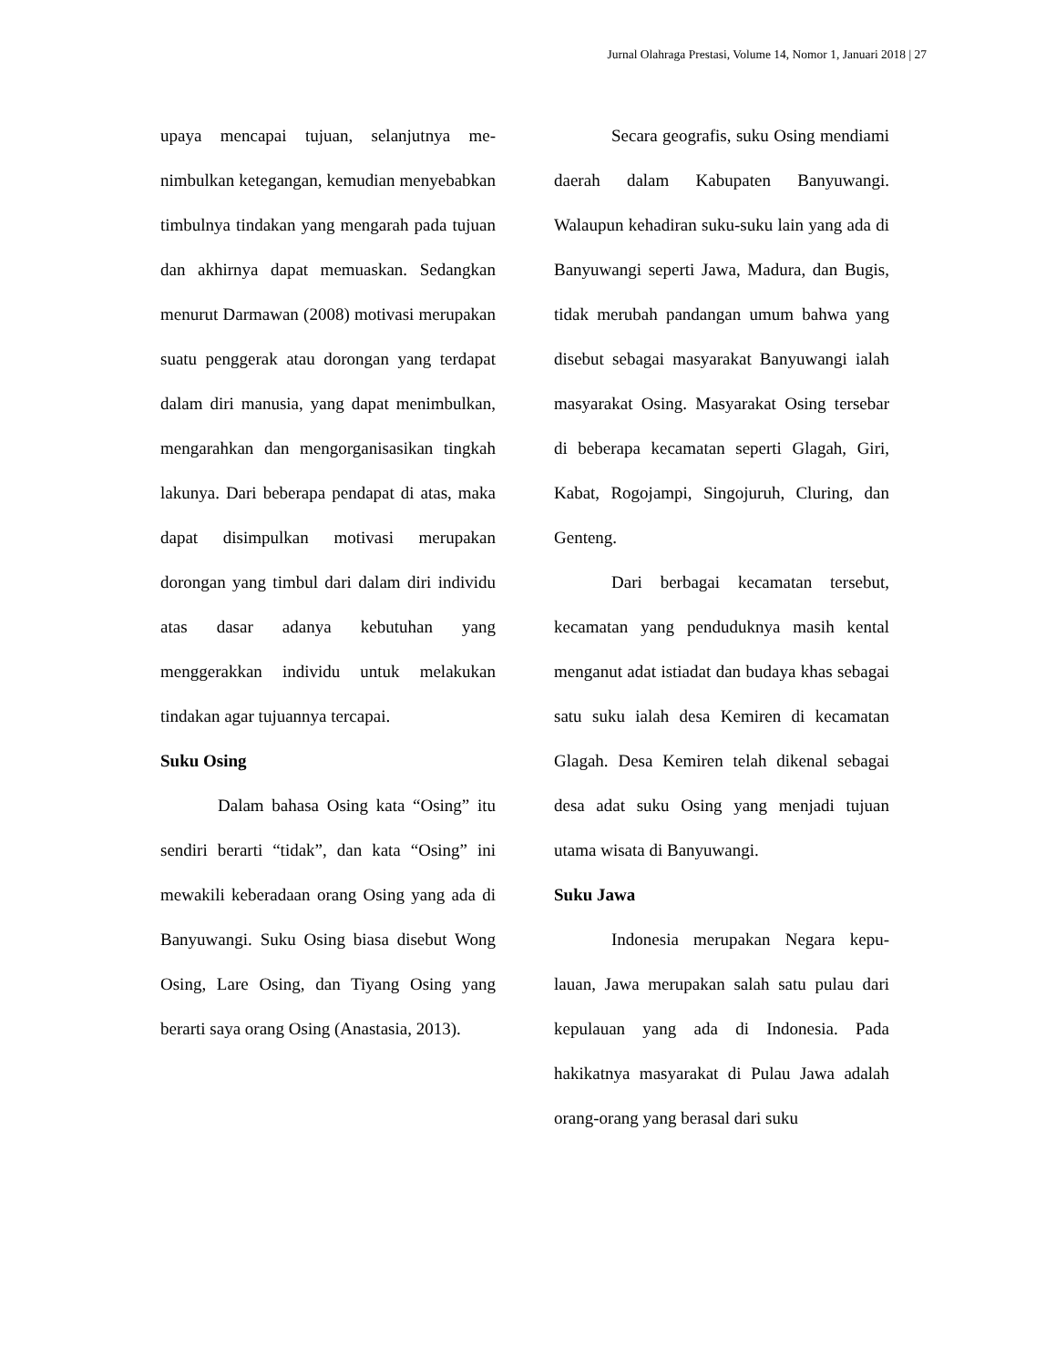Jurnal Olahraga Prestasi, Volume 14, Nomor 1, Januari 2018 | 27
upaya mencapai tujuan, selanjutnya me­nimbulkan ketegangan, kemudian menye­babkan timbulnya tindakan yang mengarah pada tujuan dan akhirnya dapat memuas­kan. Sedangkan menurut Darmawan (2008) motivasi merupakan suatu peng­gerak atau dorongan yang terdapat dalam diri manusia, yang dapat menimbulkan, mengarahkan dan mengorganisasikan ting­kah lakunya. Dari beberapa pendapat di atas, maka dapat disimpulkan motivasi merupakan dorongan yang timbul dari dalam diri individu atas dasar adanya kebutuhan yang menggerakkan individu untuk melakukan tindakan agar tujuannya tercapai.
Suku Osing
Dalam bahasa Osing kata “Osing” itu sendiri berarti “tidak”, dan kata “Osing” ini mewakili keberadaan orang Osing yang ada di Banyuwangi. Suku Osing biasa disebut Wong Osing, Lare Osing, dan Tiyang Osing yang berarti saya orang Osing (Anastasia, 2013).
Secara geografis, suku Osing mendiami daerah dalam Kabupaten Banyuwangi. Walaupun kehadiran suku-suku lain yang ada di Banyuwangi seperti Jawa, Madura, dan Bugis, tidak merubah pandangan umum bahwa yang disebut se­bagai masyarakat Banyuwangi ialah ma­syarakat Osing. Masyarakat Osing tersebar di beberapa kecamatan seperti Glagah, Giri, Kabat, Rogojampi, Singojuruh, Cluring, dan Genteng.
Dari berbagai kecamatan tersebut, kecamatan yang penduduknya masih ken­tal menganut adat istiadat dan budaya khas sebagai satu suku ialah desa Kemiren di kecamatan Glagah. Desa Kemiren telah dikenal sebagai desa adat suku Osing yang menjadi tujuan utama wisata di Banyu­wangi.
Suku Jawa
Indonesia merupakan Negara kepu­lauan, Jawa merupakan salah satu pulau dari kepulauan yang ada di Indonesia. Pada hakikatnya masyarakat di Pulau Jawa adalah orang-orang yang berasal dari suku